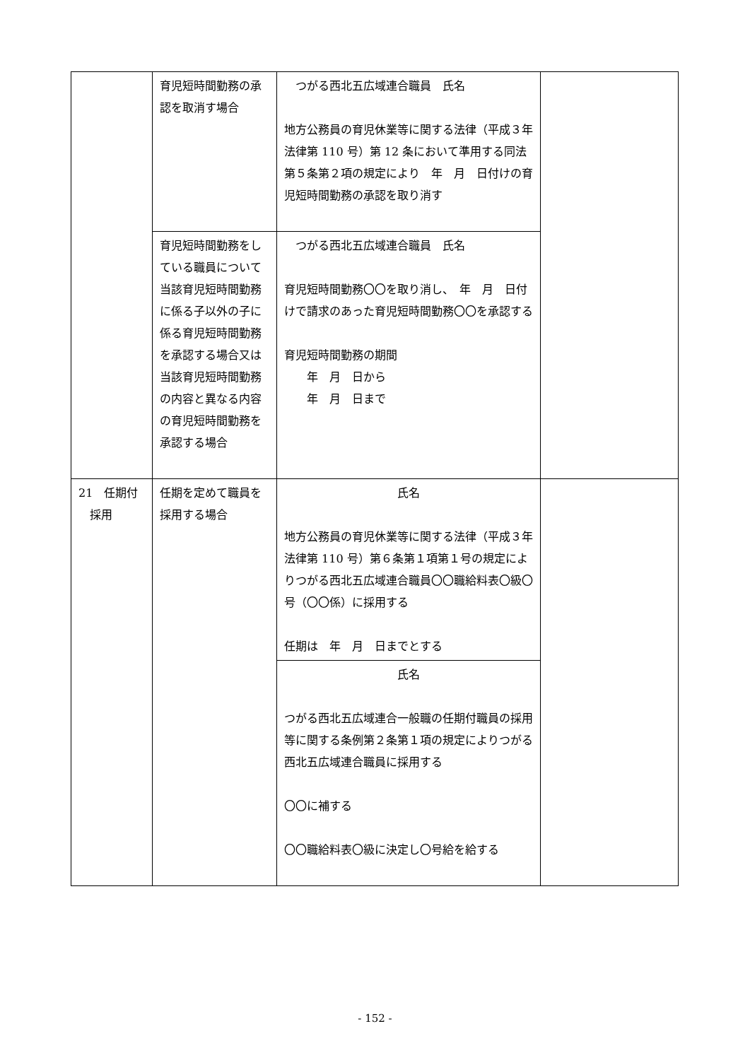| | 育児短時間勤務の承認を取消す場合 | つがる西北五広域連合職員 氏名 地方公務員の育児休業等に関する法律（平成３年法律第 110 号）第 12 条において準用する同法第５条第２項の規定により 年 月 日付けの育児短時間勤務の承認を取り消す | |
| | 育児短時間勤務をしている職員について当該育児短時間勤務に係る子以外の子に係る育児短時間勤務を承認する場合又は当該育児短時間勤務の内容と異なる内容の育児短時間勤務を承認する場合 | つがる西北五広域連合職員 氏名 育児短時間勤務〇〇を取り消し、 年 月 日付けで請求のあった育児短時間勤務〇〇を承認する 育児短時間勤務の期間 年 月 日から 年 月 日まで | |
| 21 任期付 採用 | 任期を定めて職員を採用する場合 | 氏名 地方公務員の育児休業等に関する法律（平成３年法律第 110 号）第６条第１項第１号の規定によりつがる西北五広域連合職員〇〇職給料表〇級〇号（〇〇係）に採用する 任期は 年 月 日までとする | |
| | | 氏名 つがる西北五広域連合一般職の任期付職員の採用等に関する条例第２条第１項の規定によりつがる西北五広域連合職員に採用する 〇〇に補する 〇〇職給料表〇級に決定し〇号給を給する | |
- 152 -